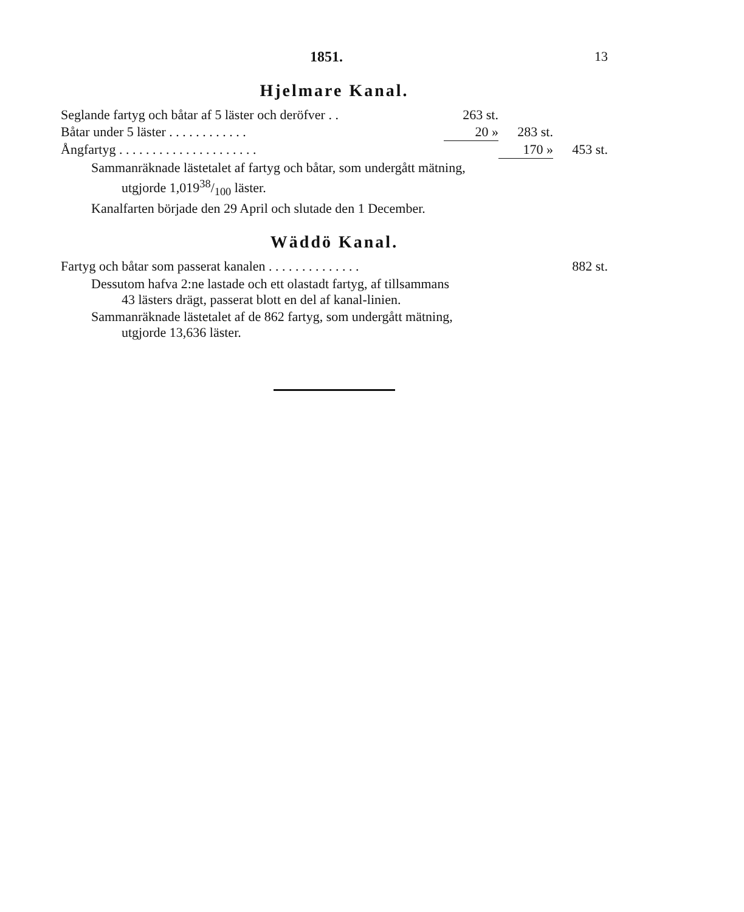1851. 13
Hjelmare Kanal.
| Seglande fartyg och båtar af 5 läster och deröfver . . | 263 st. | | |
| Båtar under 5 läster . . . . . . . . . . . . | 20 » | 283 st. | |
| Ångfartyg . . . . . . . . . . . . . . . . . . . . . | | 170 » | 453 st. |
Sammanräknade lästetalet af fartyg och båtar, som undergått mätning,
utgjorde 1,01938/100 läster.
Kanalfarten började den 29 April och slutade den 1 December.
Wäddö Kanal.
| Fartyg och båtar som passerat kanalen . . . . . . . . . . . . . . | 882 st. |
Dessutom hafva 2:ne lastade och ett olastadt fartyg, af tillsammans
43 lästers drägt, passerat blott en del af kanal-linien.
Sammanräknade lästetalet af de 862 fartyg, som undergått mätning,
utgjorde 13,636 läster.